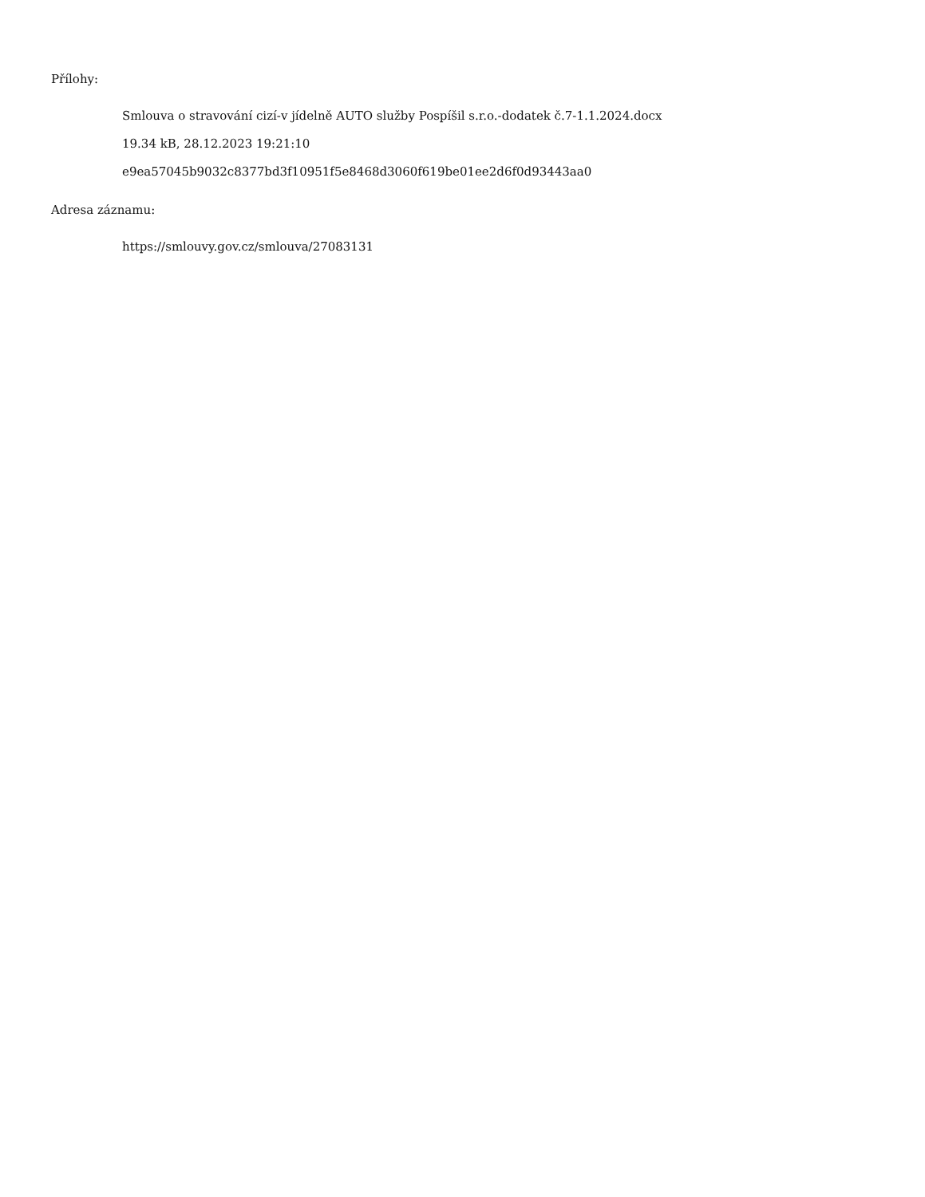Přílohy:
Smlouva o stravování cizí-v jídelně AUTO služby Pospíšil s.r.o.-dodatek č.7-1.1.2024.docx
19.34 kB, 28.12.2023 19:21:10
e9ea57045b9032c8377bd3f10951f5e8468d3060f619be01ee2d6f0d93443aa0
Adresa záznamu:
https://smlouvy.gov.cz/smlouva/27083131